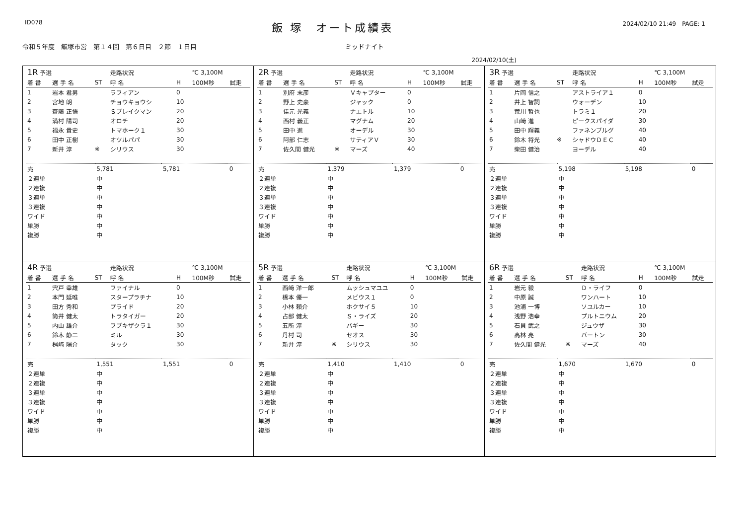ID078 飯 塚　オート成績表 2024/02/10 21:49　PAGE: 1
令和５年度　飯塚市営　第１４回　第６日目　２節　１日目 ミッドナイト
2024/02/10(土)
| 1R 予選 | | | 走路状況 | | ℃ 3,100M | |
| --- | --- | --- | --- | --- | --- | --- |
| 着 番 | 選 手 名 | ST | 呼 名 | H | 100M秒 | 試走 |
| 1 | 岩本 君男 | | ラフィアン | 0 | | |
| 2 | 宮地 朗 | | チョウキョウシ | 10 | | |
| 3 | 齋藤 正悟 | | Ｓブレイクマン | 20 | | |
| 4 | 満村 陽司 | | オロチ | 20 | | |
| 5 | 福永 貴史 | | トマホーク１ | 30 | | |
| 6 | 田中 正樹 | | オツルパパ | 30 | | |
| 7 | 新井 淳 | ※ | シリウス | 30 | | |
| 売 | 5,781 | 5,781 | 0 |
| ２連単 | 中 | | |
| ２連複 | 中 | | |
| ３連単 | 中 | | |
| ３連複 | 中 | | |
| ワイド | 中 | | |
| 単勝 | 中 | | |
| 複勝 | 中 | | |
| 2R 予選 | | | 走路状況 | | ℃ 3,100M | |
| --- | --- | --- | --- | --- | --- | --- |
| 着 番 | 選 手 名 | ST | 呼 名 | H | 100M秒 | 試走 |
| 1 | 別府 末彦 | | Ｖキャプター | 0 | | |
| 2 | 野上 史豪 | | ジャック | 0 | | |
| 3 | 佳元 光義 | | ナエトル | 10 | | |
| 4 | 西村 義正 | | マグナム | 20 | | |
| 5 | 田中 進 | | オーデル | 30 | | |
| 6 | 阿部 仁志 | | サティアＶ | 30 | | |
| 7 | 佐久間 健光 | ※ | マーズ | 40 | | |
| 売 | 1,379 | 1,379 | 0 |
| ２連単 | 中 | | |
| ２連複 | 中 | | |
| ３連単 | 中 | | |
| ３連複 | 中 | | |
| ワイド | 中 | | |
| 単勝 | 中 | | |
| 複勝 | 中 | | |
| 3R 予選 | | | 走路状況 | | ℃ 3,100M | |
| --- | --- | --- | --- | --- | --- | --- |
| 着 番 | 選 手 名 | ST | 呼 名 | H | 100M秒 | 試走 |
| 1 | 片岡 信之 | | アストライア１ | 0 | | |
| 2 | 井上 智詞 | | ウォーデン | 10 | | |
| 3 | 荒川 哲也 | | トラミ１ | 20 | | |
| 4 | 山﨑 進 | | ピークスパイダ | 30 | | |
| 5 | 田中 輝義 | | ファネンブルグ | 40 | | |
| 6 | 鈴木 将光 | ※ | シャドウＤＥＣ | 40 | | |
| 7 | 柴田 健治 | | ヨーデル | 40 | | |
| 売 | 5,198 | 5,198 | 0 |
| ２連単 | 中 | | |
| ２連複 | 中 | | |
| ３連単 | 中 | | |
| ３連複 | 中 | | |
| ワイド | 中 | | |
| 単勝 | 中 | | |
| 複勝 | 中 | | |
| 4R 予選 | | | 走路状況 | | ℃ 3,100M | |
| --- | --- | --- | --- | --- | --- | --- |
| 着 番 | 選 手 名 | ST | 呼 名 | H | 100M秒 | 試走 |
| 1 | 宍戸 幸雄 | | ファイナル | 0 | | |
| 2 | 本門 延唯 | | スタープラチナ | 10 | | |
| 3 | 田方 秀和 | | プライド | 20 | | |
| 4 | 筒井 健太 | | トラタイガー | 20 | | |
| 5 | 内山 雄介 | | フブキザクラ１ | 30 | | |
| 6 | 鈴木 静二 | | ミル | 30 | | |
| 7 | 桝﨑 陽介 | | タック | 30 | | |
| 売 | 1,551 | 1,551 | 0 |
| ２連単 | 中 | | |
| ２連複 | 中 | | |
| ３連単 | 中 | | |
| ３連複 | 中 | | |
| ワイド | 中 | | |
| 単勝 | 中 | | |
| 複勝 | 中 | | |
| 5R 予選 | | | 走路状況 | | ℃ 3,100M | |
| --- | --- | --- | --- | --- | --- | --- |
| 着 番 | 選 手 名 | ST | 呼 名 | H | 100M秒 | 試走 |
| 1 | 西﨑 洋一郎 | | ムッシュマユユ | 0 | | |
| 2 | 橋本 優一 | | メビウス１ | 0 | | |
| 3 | 小林 頼介 | | ホクサイ５ | 10 | | |
| 4 | 占部 健太 | | Ｓ・ライズ | 20 | | |
| 5 | 五所 淳 | | バギー | 30 | | |
| 6 | 丹村 司 | | セオス | 30 | | |
| 7 | 新井 淳 | ※ | シリウス | 30 | | |
| 売 | 1,410 | 1,410 | 0 |
| ２連単 | 中 | | |
| ２連複 | 中 | | |
| ３連単 | 中 | | |
| ３連複 | 中 | | |
| ワイド | 中 | | |
| 単勝 | 中 | | |
| 複勝 | 中 | | |
| 6R 予選 | | | 走路状況 | | ℃ 3,100M | |
| --- | --- | --- | --- | --- | --- | --- |
| 着 番 | 選 手 名 | ST | 呼 名 | H | 100M秒 | 試走 |
| 1 | 岩元 毅 | | Ｄ・ライフ | 0 | | |
| 2 | 中原 誠 | | ワンハート | 10 | | |
| 3 | 池浦 一博 | | ソユルカー | 10 | | |
| 4 | 浅野 浩幸 | | プルトニウム | 20 | | |
| 5 | 石貝 武之 | | ジュウザ | 30 | | |
| 6 | 高林 亮 | | バートン | 30 | | |
| 7 | 佐久間 健光 | ※ | マーズ | 40 | | |
| 売 | 1,670 | 1,670 | 0 |
| ２連単 | 中 | | |
| ２連複 | 中 | | |
| ３連単 | 中 | | |
| ３連複 | 中 | | |
| ワイド | 中 | | |
| 単勝 | 中 | | |
| 複勝 | 中 | | |